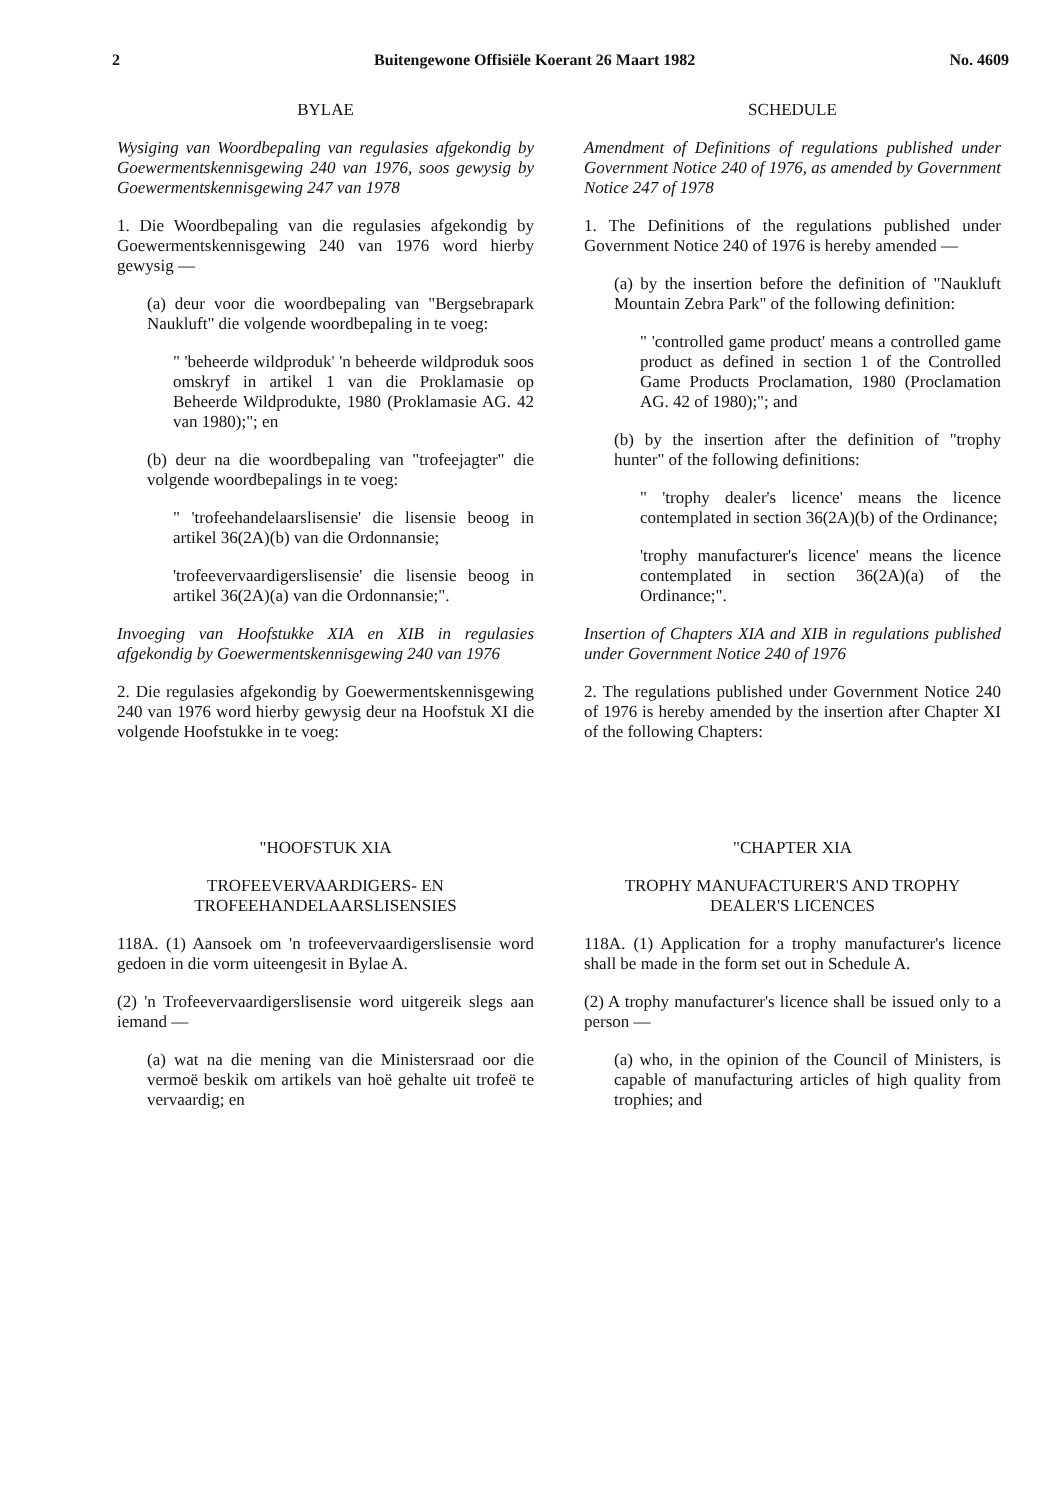2 Buitengewone Offisiële Koerant 26 Maart 1982 No. 4609
BYLAE
Wysiging van Woordbepaling van regulasies afgekondig by Goewermentskennisgewing 240 van 1976, soos gewysig by Goewermentskennisgewing 247 van 1978
1. Die Woordbepaling van die regulasies afgekondig by Goewermentskennisgewing 240 van 1976 word hierby gewysig —
(a) deur voor die woordbepaling van "Bergsebrapark Naukluft" die volgende woordbepaling in te voeg:
" 'beheerde wildproduk' 'n beheerde wildproduk soos omskryf in artikel 1 van die Proklamasie op Beheerde Wildprodukte, 1980 (Proklamasie AG. 42 van 1980);"; en
(b) deur na die woordbepaling van "trofeejagter" die volgende woordbepalings in te voeg:
" 'trofeehandelaarslisensie' die lisensie beoog in artikel 36(2A)(b) van die Ordonnansie;
'trofeevervaardigerslisensie' die lisensie beoog in artikel 36(2A)(a) van die Ordonnansie;".
Invoeging van Hoofstukke XIA en XIB in regulasies afgekondig by Goewermentskennisgewing 240 van 1976
2. Die regulasies afgekondig by Goewermentskennisgewing 240 van 1976 word hierby gewysig deur na Hoofstuk XI die volgende Hoofstukke in te voeg:
"HOOFSTUK XIA
TROFEEVERVAARDIGERS- EN TROFEEHANDELAARSLISENSIES
118A. (1) Aansoek om 'n trofeevervaardigerslisensie word gedoen in die vorm uiteengesit in Bylae A.
(2) 'n Trofeevervaardigerslisensie word uitgereik slegs aan iemand —
(a) wat na die mening van die Ministersraad oor die vermoë beskik om artikels van hoë gehalte uit trofeë te vervaardig; en
SCHEDULE
Amendment of Definitions of regulations published under Government Notice 240 of 1976, as amended by Government Notice 247 of 1978
1. The Definitions of the regulations published under Government Notice 240 of 1976 is hereby amended —
(a) by the insertion before the definition of "Naukluft Mountain Zebra Park" of the following definition:
" 'controlled game product' means a controlled game product as defined in section 1 of the Controlled Game Products Proclamation, 1980 (Proclamation AG. 42 of 1980);"; and
(b) by the insertion after the definition of "trophy hunter" of the following definitions:
" 'trophy dealer's licence' means the licence contemplated in section 36(2A)(b) of the Ordinance;
'trophy manufacturer's licence' means the licence contemplated in section 36(2A)(a) of the Ordinance;".
Insertion of Chapters XIA and XIB in regulations published under Government Notice 240 of 1976
2. The regulations published under Government Notice 240 of 1976 is hereby amended by the insertion after Chapter XI of the following Chapters:
"CHAPTER XIA
TROPHY MANUFACTURER'S AND TROPHY DEALER'S LICENCES
118A. (1) Application for a trophy manufacturer's licence shall be made in the form set out in Schedule A.
(2) A trophy manufacturer's licence shall be issued only to a person —
(a) who, in the opinion of the Council of Ministers, is capable of manufacturing articles of high quality from trophies; and